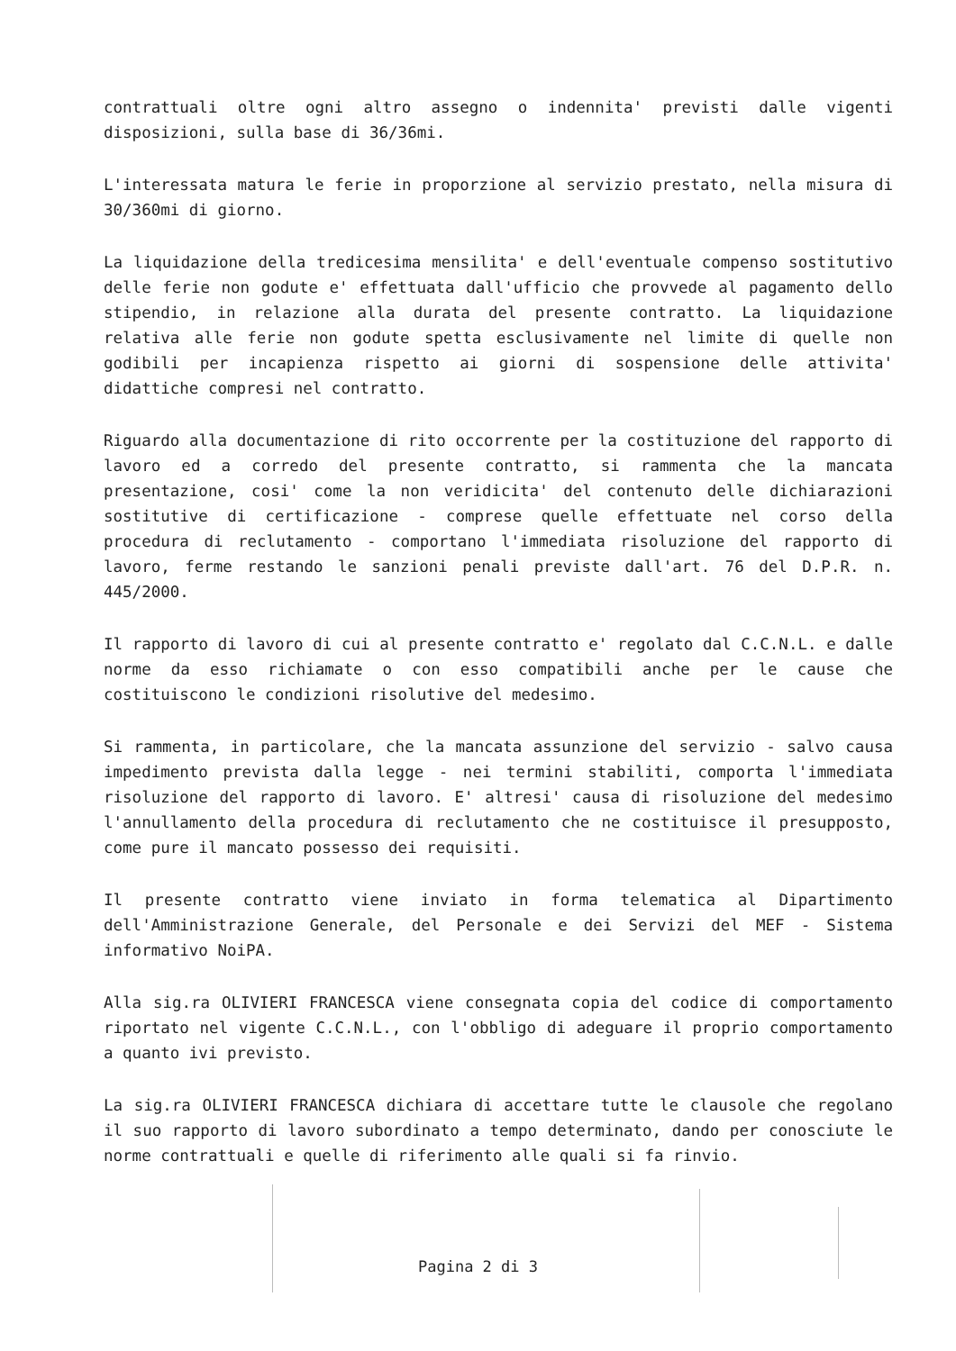contrattuali oltre ogni altro assegno o indennita' previsti dalle vigenti disposizioni, sulla base di 36/36mi.
L'interessata matura le ferie in proporzione al servizio prestato, nella misura di 30/360mi di giorno.
La liquidazione della tredicesima mensilita' e dell'eventuale compenso sostitutivo delle ferie non godute e' effettuata dall'ufficio che provvede al pagamento dello stipendio, in relazione alla durata del presente contratto. La liquidazione relativa alle ferie non godute spetta esclusivamente nel limite di quelle non godibili per incapienza rispetto ai giorni di sospensione delle attivita' didattiche compresi nel contratto.
Riguardo alla documentazione di rito occorrente per la costituzione del rapporto di lavoro ed a corredo del presente contratto, si rammenta che la mancata presentazione, cosi' come la non veridicita' del contenuto delle dichiarazioni sostitutive di certificazione - comprese quelle effettuate nel corso della procedura di reclutamento - comportano l'immediata risoluzione del rapporto di lavoro, ferme restando le sanzioni penali previste dall'art. 76 del D.P.R. n. 445/2000.
Il rapporto di lavoro di cui al presente contratto e' regolato dal C.C.N.L. e dalle norme da esso richiamate o con esso compatibili anche per le cause che costituiscono le condizioni risolutive del medesimo.
Si rammenta, in particolare, che la mancata assunzione del servizio - salvo causa impedimento prevista dalla legge - nei termini stabiliti, comporta l'immediata risoluzione del rapporto di lavoro. E' altresi' causa di risoluzione del medesimo l'annullamento della procedura di reclutamento che ne costituisce il presupposto, come pure il mancato possesso dei requisiti.
Il presente contratto viene inviato in forma telematica al Dipartimento dell'Amministrazione Generale, del Personale e dei Servizi del MEF - Sistema informativo NoiPA.
Alla sig.ra OLIVIERI FRANCESCA viene consegnata copia del codice di comportamento riportato nel vigente C.C.N.L., con l'obbligo di adeguare il proprio comportamento a quanto ivi previsto.
La sig.ra OLIVIERI FRANCESCA dichiara di accettare tutte le clausole che regolano il suo rapporto di lavoro subordinato a tempo determinato, dando per conosciute le norme contrattuali e quelle di riferimento alle quali si fa rinvio.
Pagina 2 di 3